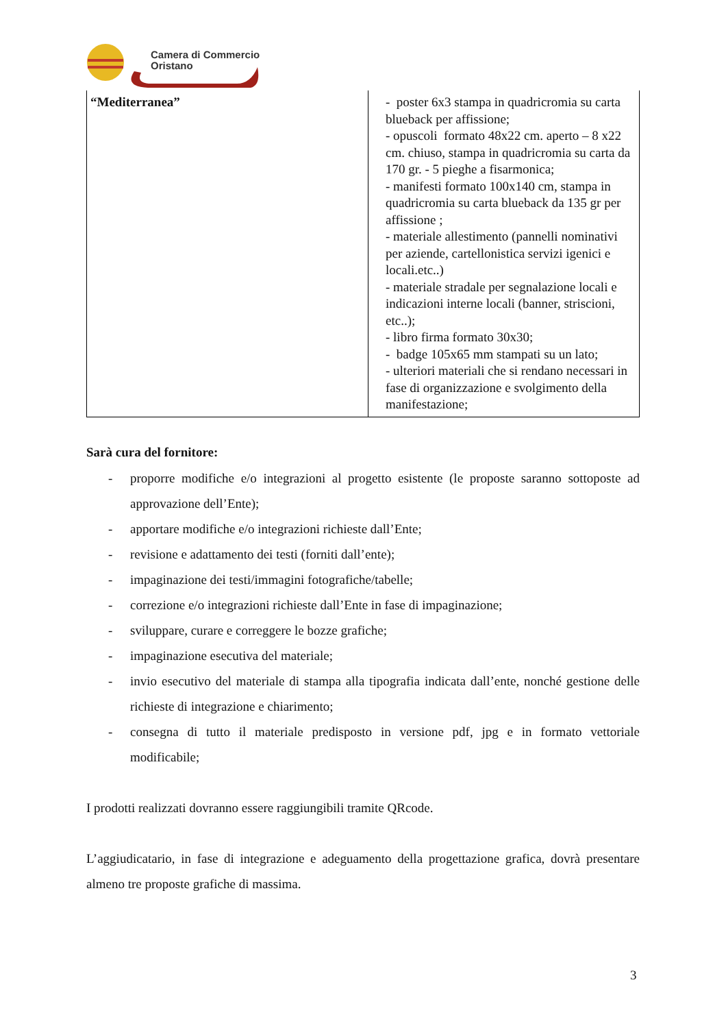Camera di Commercio
Oristano
| “Mediterranea” | - poster 6x3 stampa in quadricromia su carta blueback per affissione; - opuscoli formato 48x22 cm. aperto – 8 x22 cm. chiuso, stampa in quadricromia su carta da 170 gr. - 5 pieghe a fisarmonica; - manifesti formato 100x140 cm, stampa in quadricromia su carta blueback da 135 gr per affissione ; - materiale allestimento (pannelli nominativi per aziende, cartellonistica servizi igenici e locali.etc..) - materiale stradale per segnalazione locali e indicazioni interne locali (banner, striscioni, etc..); - libro firma formato 30x30; - badge 105x65 mm stampati su un lato; - ulteriori materiali che si rendano necessari in fase di organizzazione e svolgimento della manifestazione; |
Sarà cura del fornitore:
- proporre modifiche e/o integrazioni al progetto esistente (le proposte saranno sottoposte ad approvazione dell’Ente);
- apportare modifiche e/o integrazioni richieste dall’Ente;
- revisione e adattamento dei testi (forniti dall’ente);
- impaginazione dei testi/immagini fotografiche/tabelle;
- correzione e/o integrazioni richieste dall’Ente in fase di impaginazione;
- sviluppare, curare e correggere le bozze grafiche;
- impaginazione esecutiva del materiale;
- invio esecutivo del materiale di stampa alla tipografia indicata dall’ente, nonché gestione delle richieste di integrazione e chiarimento;
- consegna di tutto il materiale predisposto in versione pdf, jpg e in formato vettoriale modificabile;
I prodotti realizzati dovranno essere raggiungibili tramite QRcode.
L’aggiudicatario, in fase di integrazione e adeguamento della progettazione grafica, dovrà presentare almeno tre proposte grafiche di massima.
3